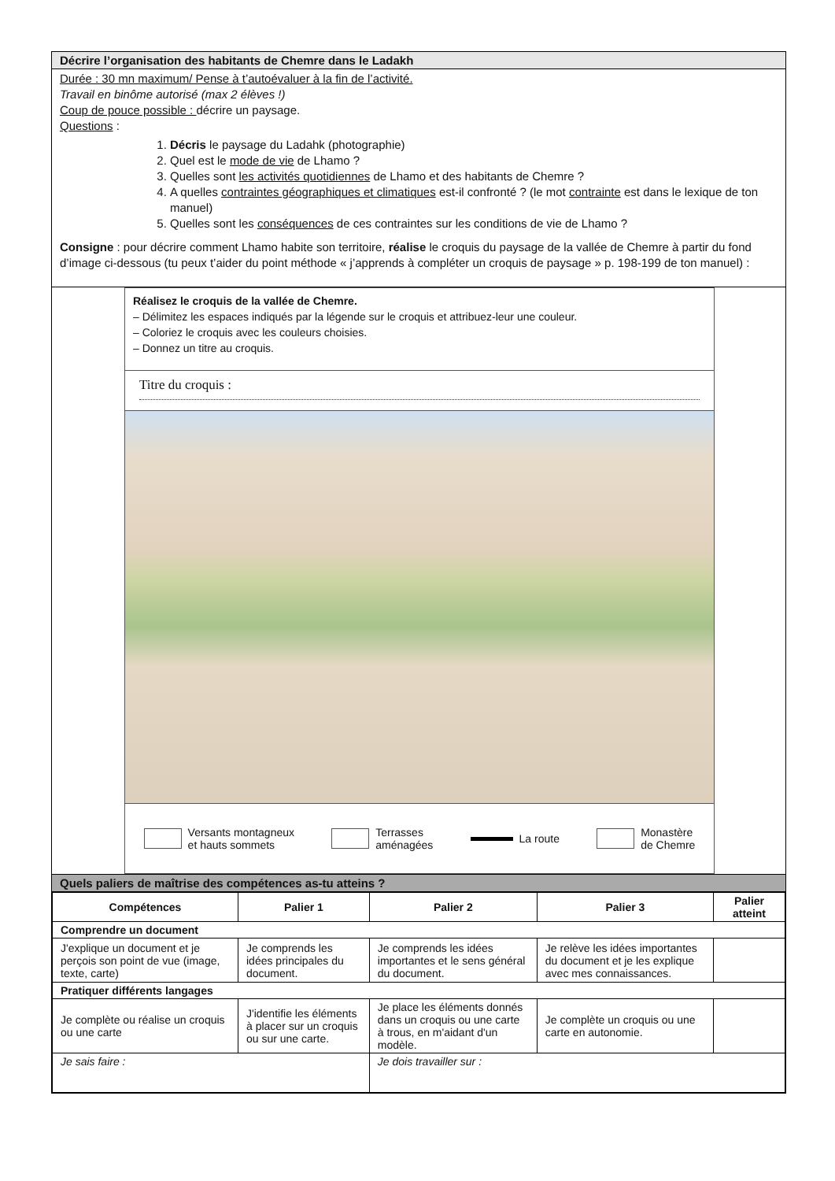Décrire l’organisation des habitants de Chemre dans le Ladakh
Durée : 30 mn maximum/ Pense à t’autoévaluer à la fin de l’activité.
Travail en binôme autorisé (max 2 élèves !)
Coup de pouce possible : décrire un paysage.
Questions :
1. Décris le paysage du Ladahk (photographie)
2. Quel est le mode de vie de Lhamo ?
3. Quelles sont les activités quotidiennes de Lhamo et des habitants de Chemre ?
4. A quelles contraintes géographiques et climatiques est-il confronté ? (le mot contrainte est dans le lexique de ton manuel)
5. Quelles sont les conséquences de ces contraintes sur les conditions de vie de Lhamo ?
Consigne : pour décrire comment Lhamo habite son territoire, réalise le croquis du paysage de la vallée de Chemre à partir du fond d’image ci-dessous (tu peux t’aider du point méthode « j’apprends à compléter un croquis de paysage » p. 198-199 de ton manuel) :
Réalisez le croquis de la vallée de Chemre.
– Délimitez les espaces indiqués par la légende sur le croquis et attribuez-leur une couleur.
– Coloriez le croquis avec les couleurs choisies.
– Donnez un titre au croquis.
Titre du croquis :
Versants montagneux
et hauts sommets Terrasses
aménagées La route Monastère
de Chemre
Quels paliers de maîtrise des compétences as-tu atteins ?
| Compétences | Palier 1 | Palier 2 | Palier 3 | Palier atteint |
| --- | --- | --- | --- | --- |
| Comprendre un document | | | | |
| J'explique un document et je perçois son point de vue (image, texte, carte) | Je comprends les idées principales du document. | Je comprends les idées importantes et le sens général du document. | Je relève les idées importantes du document et je les explique avec mes connaissances. | |
| Pratiquer différents langages | | | | |
| Je complète ou réalise un croquis ou une carte | J'identifie les éléments à placer sur un croquis ou sur une carte. | Je place les éléments donnés dans un croquis ou une carte à trous, en m'aidant d'un modèle. | Je complète un croquis ou une carte en autonomie. | |
| Je sais faire : | | Je dois travailler sur : | | |